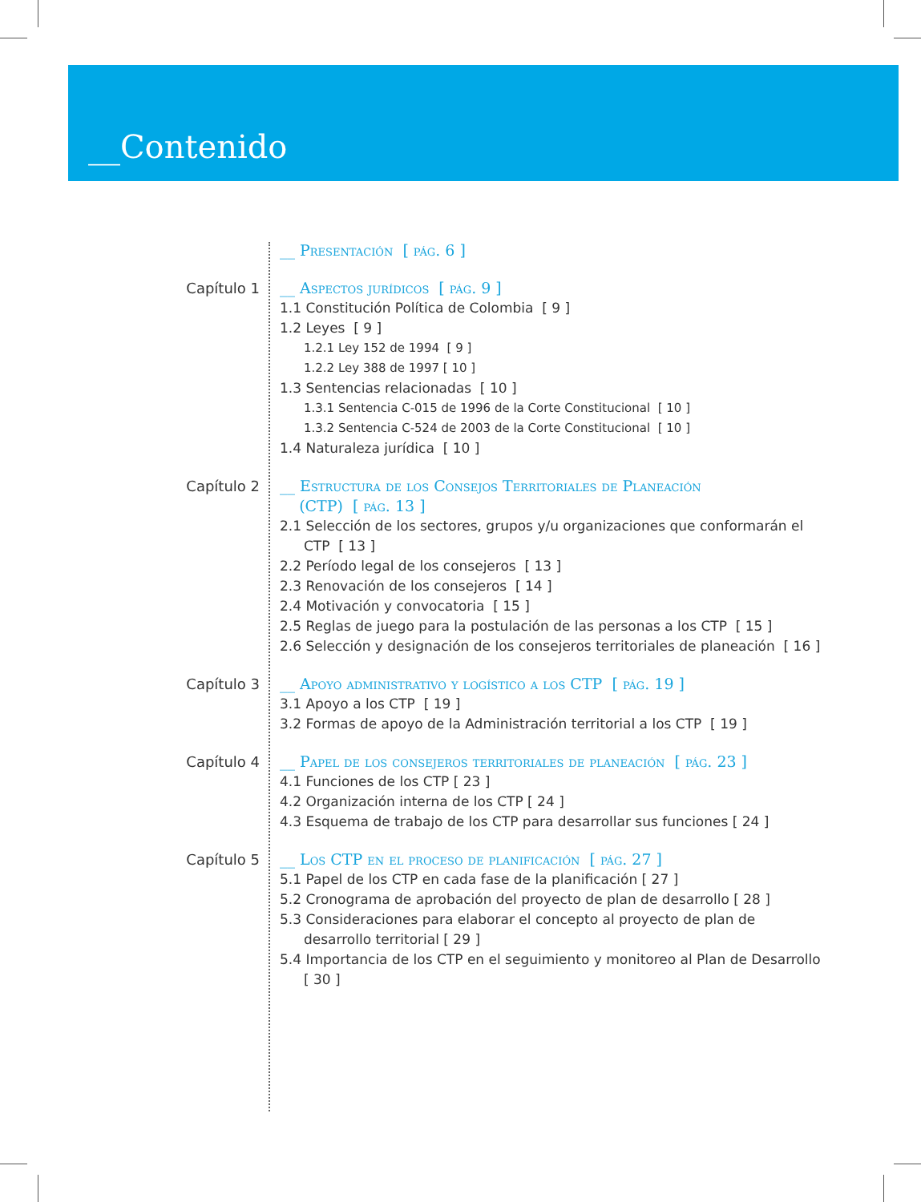__Contenido
__ Presentación [ pág. 6 ]
Capítulo 1
__ Aspectos jurídicos [ pág. 9 ]
1.1 Constitución Política de Colombia [ 9 ]
1.2 Leyes [ 9 ]
1.2.1 Ley 152 de 1994 [ 9 ]
1.2.2 Ley 388 de 1997 [ 10 ]
1.3 Sentencias relacionadas [ 10 ]
1.3.1 Sentencia C-015 de 1996 de la Corte Constitucional [ 10 ]
1.3.2 Sentencia C-524 de 2003 de la Corte Constitucional [ 10 ]
1.4 Naturaleza jurídica [ 10 ]
Capítulo 2
__ Estructura de los Consejos Territoriales de Planeación
(CTP) [ pág. 13 ]
2.1 Selección de los sectores, grupos y/u organizaciones que conformarán el CTP [ 13 ]
2.2 Período legal de los consejeros [ 13 ]
2.3 Renovación de los consejeros [ 14 ]
2.4 Motivación y convocatoria [ 15 ]
2.5 Reglas de juego para la postulación de las personas a los CTP [ 15 ]
2.6 Selección y designación de los consejeros territoriales de planeación [ 16 ]
Capítulo 3
__ Apoyo administrativo y logístico a los CTP [ pág. 19 ]
3.1 Apoyo a los CTP [ 19 ]
3.2 Formas de apoyo de la Administración territorial a los CTP [ 19 ]
Capítulo 4
__ Papel de los consejeros territoriales de planeación [ pág. 23 ]
4.1 Funciones de los CTP [ 23 ]
4.2 Organización interna de los CTP [ 24 ]
4.3 Esquema de trabajo de los CTP para desarrollar sus funciones [ 24 ]
Capítulo 5
__ Los CTP en el proceso de planificación [ pág. 27 ]
5.1 Papel de los CTP en cada fase de la planificación [ 27 ]
5.2 Cronograma de aprobación del proyecto de plan de desarrollo [ 28 ]
5.3 Consideraciones para elaborar el concepto al proyecto de plan de desarrollo territorial [ 29 ]
5.4 Importancia de los CTP en el seguimiento y monitoreo al Plan de Desarrollo [ 30 ]